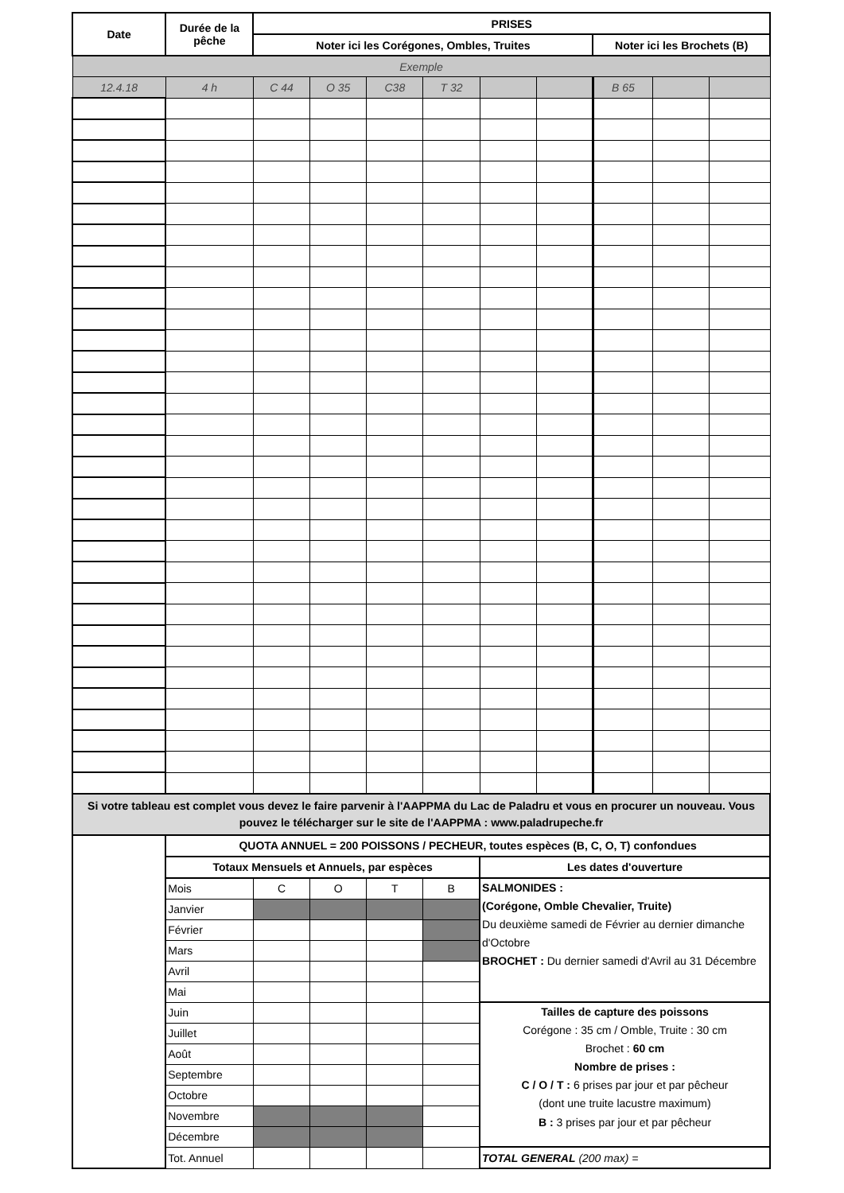| Date | Durée de la pêche | PRISES | | | | | | | | |
| --- | --- | --- | --- | --- | --- | --- | --- | --- | --- | --- |
| | | Noter ici les Corégones, Ombles, Truites | | | | | | Noter ici les Brochets (B) | | |
| Exemple | | | | | | | | | | |
| 12.4.18 | 4 h | C 44 | O 35 | C38 | T 32 | | | B 65 | | |
| Si votre tableau est complet vous devez le faire parvenir à l'AAPPMA du Lac de Paladru et vous en procurer un nouveau. Vous pouvez le télécharger sur le site de l'AAPPMA : www.paladrupeche.fr | | | | | | | | | | |
| | QUOTA ANNUEL = 200 POISSONS / PECHEUR, toutes espèces (B, C, O, T) confondues | | | | | | | | | |
| | Totaux Mensuels et Annuels, par espèces | | | | | Les dates d'ouverture | | | | |
| | Mois | C | O | T | B | SALMONIDES : (Corégone, Omble Chevalier, Truite) Du deuxième samedi de Février au dernier dimanche d'Octobre BROCHET : Du dernier samedi d'Avril au 31 Décembre | | | | |
| | Janvier | | | | | | | | | |
| | Février | | | | | | | | | |
| | Mars | | | | | | | | | |
| | Avril | | | | | | | | | |
| | Mai | | | | | | | | | |
| | Juin | | | | | Tailles de capture des poissons Corégone : 35 cm / Omble, Truite : 30 cm Brochet : 60 cm Nombre de prises : C / O / T : 6 prises par jour et par pêcheur (dont une truite lacustre maximum) B : 3 prises par jour et par pêcheur | | | | |
| | Juillet | | | | | | | | | |
| | Août | | | | | | | | | |
| | Septembre | | | | | | | | | |
| | Octobre | | | | | | | | | |
| | Novembre | | | | | | | | | |
| | Décembre | | | | | | | | | |
| | Tot. Annuel | | | | | TOTAL GENERAL (200 max) = | | | | |